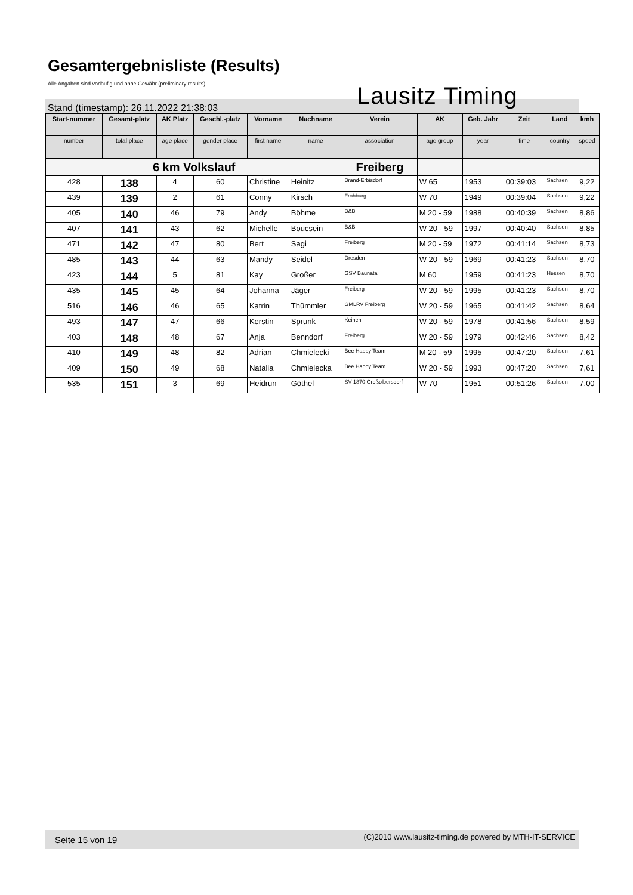Gesamtergebnisliste (Results)
Alle Angaben sind vorläufig und ohne Gewähr (preliminary results)
Stand (timestamp): 26.11.2022 21:38:03
Lausitz Timing
| Start-nummer | Gesamt-platz | AK Platz | Geschl.-platz | Vorname | Nachname | Verein | AK | Geb. Jahr | Zeit | Land | kmh |
| --- | --- | --- | --- | --- | --- | --- | --- | --- | --- | --- | --- |
| number | total place | age place | gender place | first name | name | association | age group | year | time | country | speed |
| 6 km Volkslauf | | | | | | Freiberg | | | | | |
| 428 | 138 | 4 | 60 | Christine | Heinitz | Brand-Erbisdorf | W 65 | 1953 | 00:39:03 | Sachsen | 9,22 |
| 439 | 139 | 2 | 61 | Conny | Kirsch | Frohburg | W 70 | 1949 | 00:39:04 | Sachsen | 9,22 |
| 405 | 140 | 46 | 79 | Andy | Böhme | B&B | M 20 - 59 | 1988 | 00:40:39 | Sachsen | 8,86 |
| 407 | 141 | 43 | 62 | Michelle | Boucsein | B&B | W 20 - 59 | 1997 | 00:40:40 | Sachsen | 8,85 |
| 471 | 142 | 47 | 80 | Bert | Sagi | Freiberg | M 20 - 59 | 1972 | 00:41:14 | Sachsen | 8,73 |
| 485 | 143 | 44 | 63 | Mandy | Seidel | Dresden | W 20 - 59 | 1969 | 00:41:23 | Sachsen | 8,70 |
| 423 | 144 | 5 | 81 | Kay | Großer | GSV Baunatal | M 60 | 1959 | 00:41:23 | Hessen | 8,70 |
| 435 | 145 | 45 | 64 | Johanna | Jäger | Freiberg | W 20 - 59 | 1995 | 00:41:23 | Sachsen | 8,70 |
| 516 | 146 | 46 | 65 | Katrin | Thümmler | GMLRV Freiberg | W 20 - 59 | 1965 | 00:41:42 | Sachsen | 8,64 |
| 493 | 147 | 47 | 66 | Kerstin | Sprunk | Keinen | W 20 - 59 | 1978 | 00:41:56 | Sachsen | 8,59 |
| 403 | 148 | 48 | 67 | Anja | Benndorf | Freiberg | W 20 - 59 | 1979 | 00:42:46 | Sachsen | 8,42 |
| 410 | 149 | 48 | 82 | Adrian | Chmielecki | Bee Happy Team | M 20 - 59 | 1995 | 00:47:20 | Sachsen | 7,61 |
| 409 | 150 | 49 | 68 | Natalia | Chmielecka | Bee Happy Team | W 20 - 59 | 1993 | 00:47:20 | Sachsen | 7,61 |
| 535 | 151 | 3 | 69 | Heidrun | Göthel | SV 1870 Großolbersdorf | W 70 | 1951 | 00:51:26 | Sachsen | 7,00 |
Seite 15 von 19 (C)2010 www.lausitz-timing.de powered by MTH-IT-SERVICE